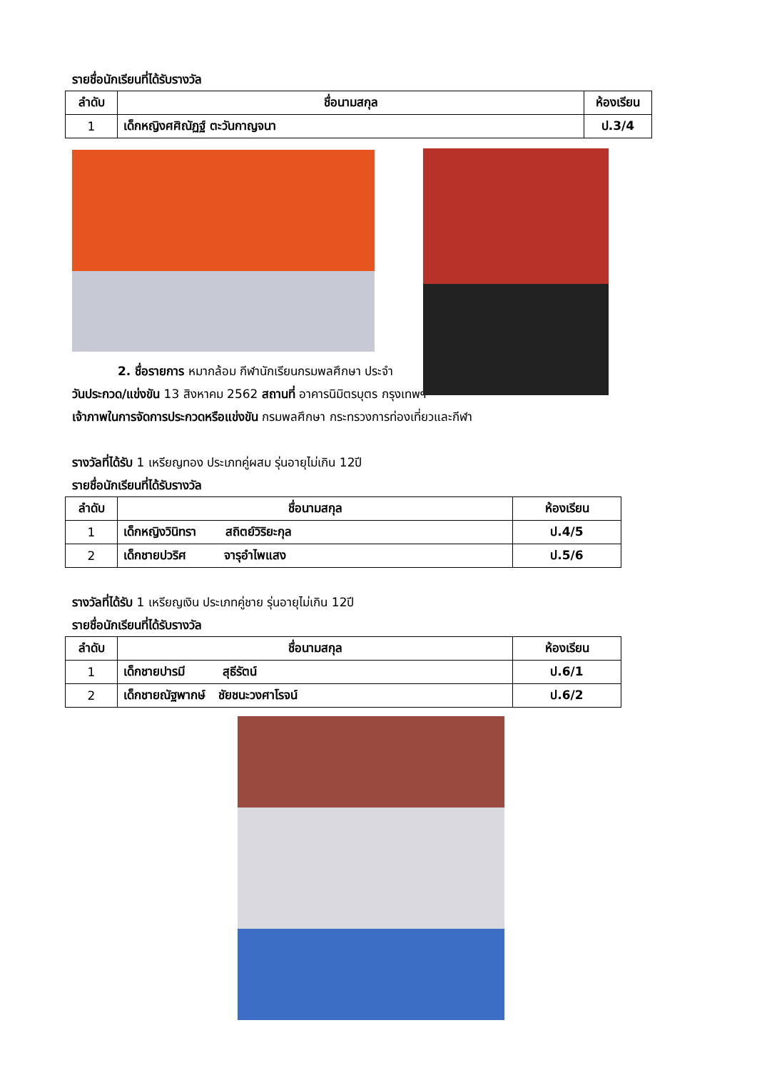รายชื่อนักเรียนที่ได้รับรางวัล
| ลำดับ | ชื่อนามสกุล | ห้องเรียน |
| --- | --- | --- |
| 1 | เด็กหญิงศศิณัฏฐ์ ตะวันกาญจนา | ป.3/4 |
2. ชื่อรายการ หมากล้อม กีฬานักเรียนกรมพลศึกษา ประจำ
วันประกวด/แข่งขัน 13 สิงหาคม 2562 สถานที่ อาคารนิมิตรบุตร กรุงเทพฯ
เจ้าภาพในการจัดการประกวดหรือแข่งขัน กรมพลศึกษา กระทรวงการท่องเที่ยวและกีฬา
รางวัลที่ได้รับ 1 เหรียญทอง ประเภทคู่ผสม รุ่นอายุไม่เกิน 12ปี
รายชื่อนักเรียนที่ได้รับรางวัล
| ลำดับ | ชื่อนามสกุล | ห้องเรียน |
| --- | --- | --- |
| 1 | เด็กหญิงวินิทรา สถิตย์วิริยะกุล | ป.4/5 |
| 2 | เด็กชายปวริศ จารุอำไพแสง | ป.5/6 |
รางวัลที่ได้รับ 1 เหรียญเงิน ประเภทคู่ชาย รุ่นอายุไม่เกิน 12ปี
รายชื่อนักเรียนที่ได้รับรางวัล
| ลำดับ | ชื่อนามสกุล | ห้องเรียน |
| --- | --- | --- |
| 1 | เด็กชายปารมี สุธีรัตน์ | ป.6/1 |
| 2 | เด็กชายณัฐพากษ์ ชัยชนะวงศาโรจน์ | ป.6/2 |